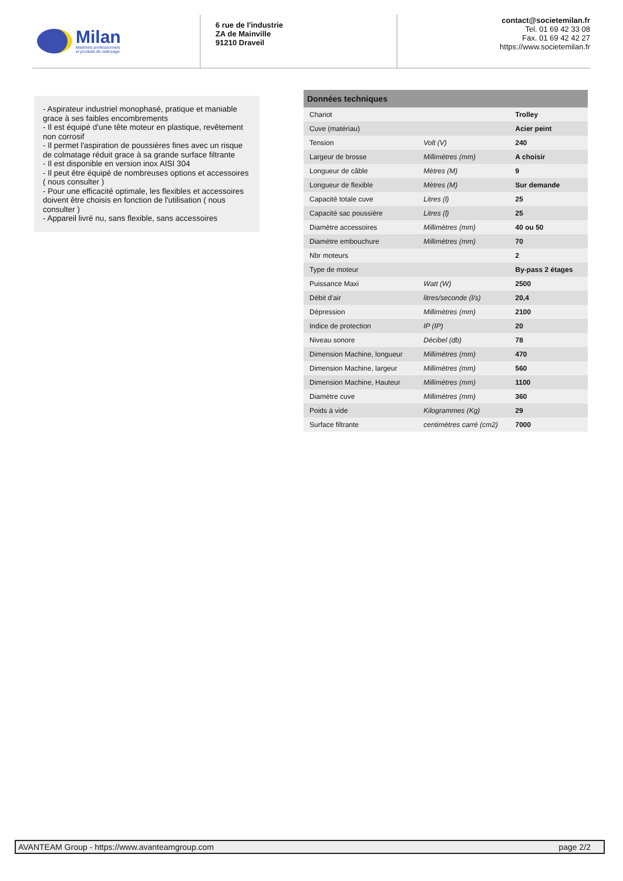Milan
Matériels professionnels
et produits de nettoyage
6 rue de l'industrie
ZA de Mainville
91210 Draveil
contact@societemilan.fr
Tel. 01 69 42 33 08
Fax. 01 69 42 42 27
https://www.societemilan.fr
- Aspirateur industriel monophasé, pratique et maniable grace à ses faibles encombrements
- Il est équipé d'une tête moteur en plastique, revêtement non corrosif
- Il permet l'aspiration de poussières fines avec un risque de colmatage réduit grace à sa grande surface filtrante
- Il est disponible en version inox AISI 304
- Il peut être équipé de nombreuses options et accessoires ( nous consulter )
- Pour une efficacité optimale, les flexibles et accessoires doivent être choisis en fonction de l'utilisation ( nous consulter )
- Appareil livré nu, sans flexible, sans accessoires
| Données techniques | | |
| --- | --- | --- |
| Chariot | | Trolley |
| Cuve (matériau) | | Acier peint |
| Tension | Volt (V) | 240 |
| Largeur de brosse | Millimètres (mm) | A choisir |
| Longueur de câble | Mètres (M) | 9 |
| Longueur de flexible | Mètres (M) | Sur demande |
| Capacité totale cuve | Litres (l) | 25 |
| Capacité sac poussière | Litres (l) | 25 |
| Diamètre accessoires | Millimètres (mm) | 40 ou 50 |
| Diamètre embouchure | Millimètres (mm) | 70 |
| Nbr moteurs | | 2 |
| Type de moteur | | By-pass 2 étages |
| Puissance Maxi | Watt (W) | 2500 |
| Débit d'air | litres/seconde (l/s) | 20,4 |
| Dépression | Millimètres (mm) | 2100 |
| Indice de protection | IP (IP) | 20 |
| Niveau sonore | Décibel (db) | 78 |
| Dimension Machine, longueur | Millimètres (mm) | 470 |
| Dimension Machine, largeur | Millimètres (mm) | 560 |
| Dimension Machine, Hauteur | Millimètres (mm) | 1100 |
| Diamètre cuve | Millimètres (mm) | 360 |
| Poids à vide | Kilogrammes (Kg) | 29 |
| Surface filtrante | centimètres carré (cm2) | 7000 |
AVANTEAM Group - https://www.avanteamgroup.com page 2/2